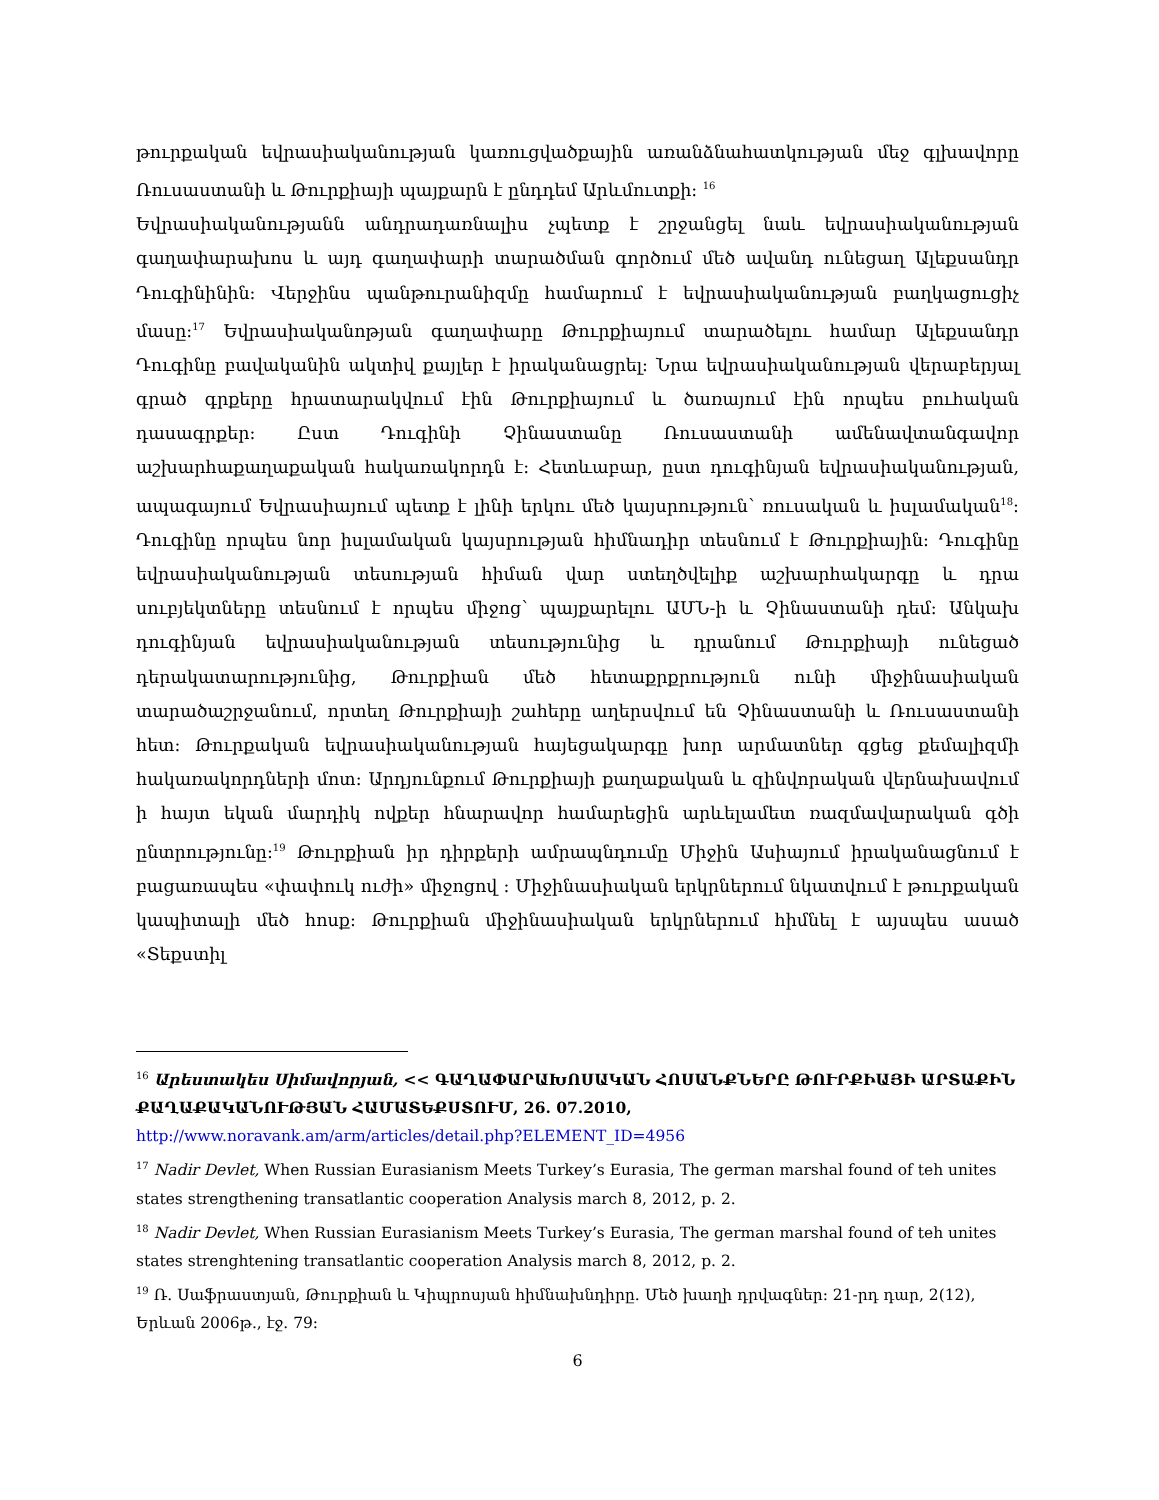թուրքական եվրասիականության կառուցվածքային առանձնահատկության մեջ գլխավորը Ռուսաստանի և Թուրքիայի պայքարն է ընդդեմ Արևմուտքի: <sup>16</sup>
Եվրասիականությանն անդրադառնալիս չպետք է շրջանցել նաև եվրասիականության գաղափարախոս և այդ գաղափարի տարածման գործում մեծ ավանդ ունեցաղ Ալեքսանդր Դուգինինին: Վերջինս պանթուրանիզմը համարում է եվրասիականության բաղկացուցիչ մասը:<sup>17</sup> Եվրասիականոթյան գաղափարը Թուրքիայում տարածելու համար Ալեքսանդր Դուգինը բավականին ակտիվ քայլեր է իրականացրել: Նրա եվրասիականության վերաբերյալ գրած գրքերը հրատարակվում էին Թուրքիայում և ծառայում էին որպես բուհական դասագրքեր: Ըստ Դուգինի Չինաստանը Ռուսաստանի ամենավտանգավոր աշխարհաքաղաքական հակառակորդն է: Հետևաբար, ըստ դուգինյան եվրասիականության, ապագայում Եվրասիայում պետք է լինի երկու մեծ կայսրություն՝ ռուսական և իսլամական<sup>18</sup>: Դուգինը որպես նոր իսլամական կայսրության հիմնադիր տեսնում է Թուրքիային: Դուգինը եվրասիականության տեսության հիման վար ստեղծվելիք աշխարհակարգը և դրա սուբյեկտները տեսնում է որպես միջոց՝ պայքարելու ԱՄՆ-ի և Չինաստանի դեմ: Անկախ դուգինյան եվրասիականության տեսությունից և դրանում Թուրքիայի ունեցած դերակատարությունից, Թուրքիան մեծ հետաքրքրություն ունի միջինասիական տարածաշրջանում, որտեղ Թուրքիայի շահերը աղերսվում են Չինաստանի և Ռուսաստանի հետ: Թուրքական եվրասիականության հայեցակարգը խոր արմատներ գցեց քեմալիզմի հակառակորդների մոտ: Արդյունքում Թուրքիայի քաղաքական և զինվորական վերնախավում ի հայտ եկան մարդիկ ովքեր հնարավոր համարեցին արևելամետ ռազմավարական գծի ընտրությունը:<sup>19</sup> Թուրքիան իր դիրքերի ամրապնդումը Միջին Ասիայում իրականացնում է բացառապես «փափուկ ուժի» միջոցով : Միջինասիական երկրներում նկատվում է թուրքական կապիտալի մեծ հոսք: Թուրքիան միջինասիական երկրներում հիմնել է այսպես ասած «Տեքստիլ
<sup>16</sup> Արեստակես Սիմավորյան, << ԳԱՂԱՓԱՐԱԽՈՍԱԿԱՆ ՀՈՍԱՆՔՆԵՐԸ ԹՈՒՐՔԻԱՅԻ ԱՐՏԱՔԻՆ ՔԱՂԱՔԱԿԱՆՈՒԹՅԱՆ ՀԱՄԱՏԵՔՍՏՈՒՄ, 26. 07.2010,
http://www.noravank.am/arm/articles/detail.php?ELEMENT_ID=4956
<sup>17</sup> Nadir Devlet, When Russian Eurasianism Meets Turkey’s Eurasia, The german marshal found of teh unites states strengthening transatlantic cooperation Analysis march 8, 2012, p. 2.
<sup>18</sup> Nadir Devlet, When Russian Eurasianism Meets Turkey’s Eurasia, The german marshal found of teh unites states strenghtening transatlantic cooperation Analysis march 8, 2012, p. 2.
<sup>19</sup> Ռ. Սաֆրաստյան, Թուրքիան և Կիպրոսյան հիմնախնդիրը. Մեծ խաղի դրվագներ: 21-րդ դար, 2(12), Երևան 2006թ., էջ. 79:
6